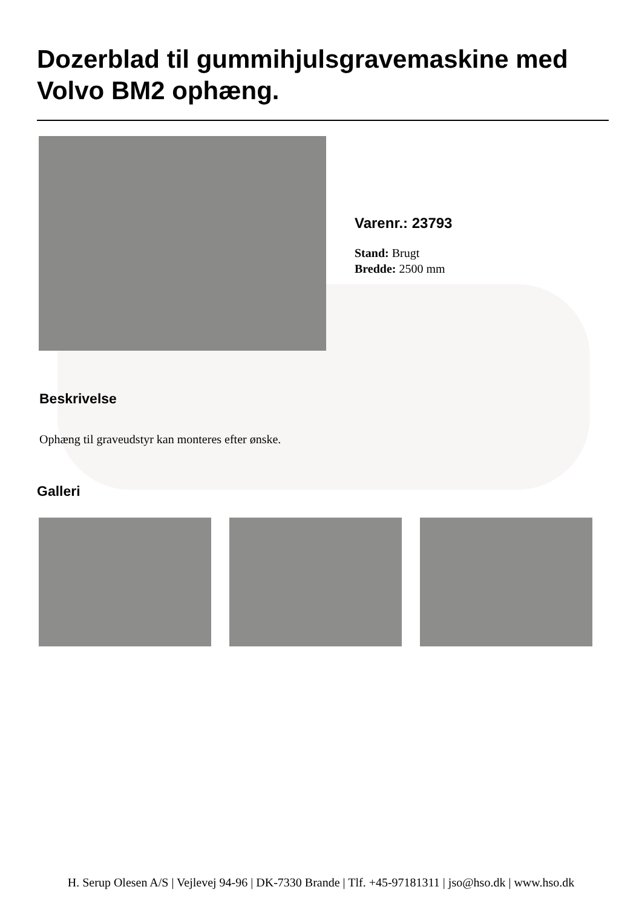Dozerblad til gummihjulsgravemaskine med Volvo BM2 ophæng.
Varenr.: 23793
Stand: Brugt
Bredde: 2500 mm
Beskrivelse
Ophæng til graveudstyr kan monteres efter ønske.
Galleri
H. Serup Olesen A/S | Vejlevej 94-96 | DK-7330 Brande | Tlf. +45-97181311 | jso@hso.dk | www.hso.dk